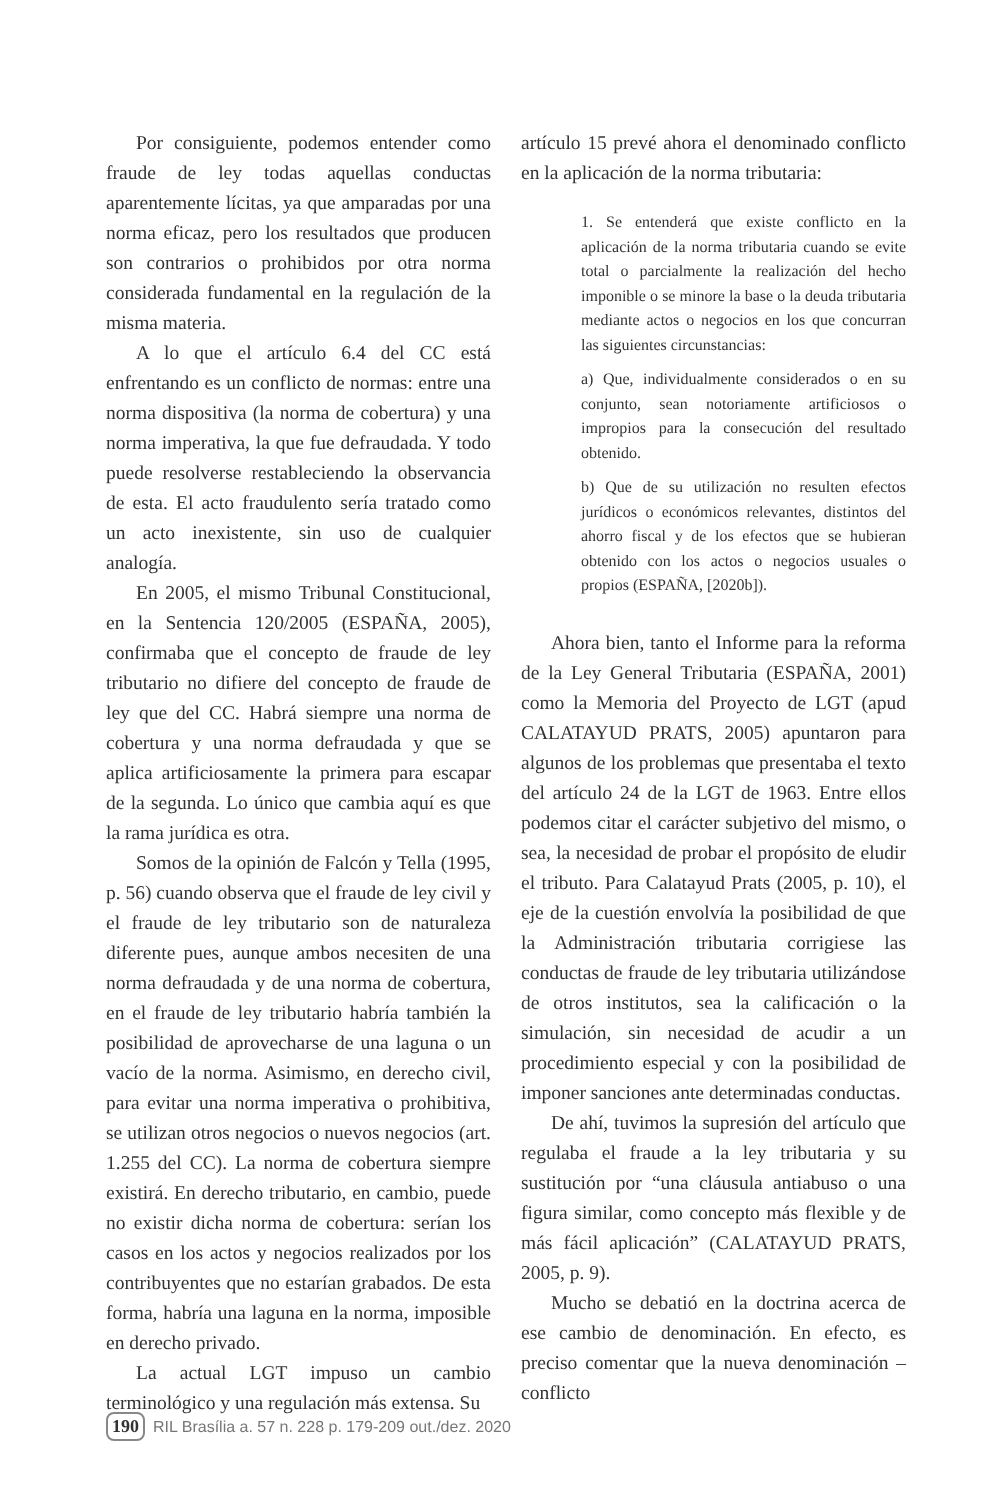Por consiguiente, podemos entender como fraude de ley todas aquellas conductas aparentemente lícitas, ya que amparadas por una norma eficaz, pero los resultados que producen son contrarios o prohibidos por otra norma considerada fundamental en la regulación de la misma materia.
A lo que el artículo 6.4 del CC está enfrentando es un conflicto de normas: entre una norma dispositiva (la norma de cobertura) y una norma imperativa, la que fue defraudada. Y todo puede resolverse restableciendo la observancia de esta. El acto fraudulento sería tratado como un acto inexistente, sin uso de cualquier analogía.
En 2005, el mismo Tribunal Constitucional, en la Sentencia 120/2005 (ESPAÑA, 2005), confirmaba que el concepto de fraude de ley tributario no difiere del concepto de fraude de ley que del CC. Habrá siempre una norma de cobertura y una norma defraudada y que se aplica artificiosamente la primera para escapar de la segunda. Lo único que cambia aquí es que la rama jurídica es otra.
Somos de la opinión de Falcón y Tella (1995, p. 56) cuando observa que el fraude de ley civil y el fraude de ley tributario son de naturaleza diferente pues, aunque ambos necesiten de una norma defraudada y de una norma de cobertura, en el fraude de ley tributario habría también la posibilidad de aprovecharse de una laguna o un vacío de la norma. Asimismo, en derecho civil, para evitar una norma imperativa o prohibitiva, se utilizan otros negocios o nuevos negocios (art. 1.255 del CC). La norma de cobertura siempre existirá. En derecho tributario, en cambio, puede no existir dicha norma de cobertura: serían los casos en los actos y negocios realizados por los contribuyentes que no estarían grabados. De esta forma, habría una laguna en la norma, imposible en derecho privado.
La actual LGT impuso un cambio terminológico y una regulación más extensa. Su
artículo 15 prevé ahora el denominado conflicto en la aplicación de la norma tributaria:
1. Se entenderá que existe conflicto en la aplicación de la norma tributaria cuando se evite total o parcialmente la realización del hecho imponible o se minore la base o la deuda tributaria mediante actos o negocios en los que concurran las siguientes circunstancias:
a) Que, individualmente considerados o en su conjunto, sean notoriamente artificiosos o impropios para la consecución del resultado obtenido.
b) Que de su utilización no resulten efectos jurídicos o económicos relevantes, distintos del ahorro fiscal y de los efectos que se hubieran obtenido con los actos o negocios usuales o propios (ESPAÑA, [2020b]).
Ahora bien, tanto el Informe para la reforma de la Ley General Tributaria (ESPAÑA, 2001) como la Memoria del Proyecto de LGT (apud CALATAYUD PRATS, 2005) apuntaron para algunos de los problemas que presentaba el texto del artículo 24 de la LGT de 1963. Entre ellos podemos citar el carácter subjetivo del mismo, o sea, la necesidad de probar el propósito de eludir el tributo. Para Calatayud Prats (2005, p. 10), el eje de la cuestión envolvía la posibilidad de que la Administración tributaria corrigiese las conductas de fraude de ley tributaria utilizándose de otros institutos, sea la calificación o la simulación, sin necesidad de acudir a un procedimiento especial y con la posibilidad de imponer sanciones ante determinadas conductas.
De ahí, tuvimos la supresión del artículo que regulaba el fraude a la ley tributaria y su sustitución por “una cláusula antiabuso o una figura similar, como concepto más flexible y de más fácil aplicación” (CALATAYUD PRATS, 2005, p. 9).
Mucho se debatió en la doctrina acerca de ese cambio de denominación. En efecto, es preciso comentar que la nueva denominación – conflicto
190 RIL Brasília a. 57 n. 228 p. 179-209 out./dez. 2020